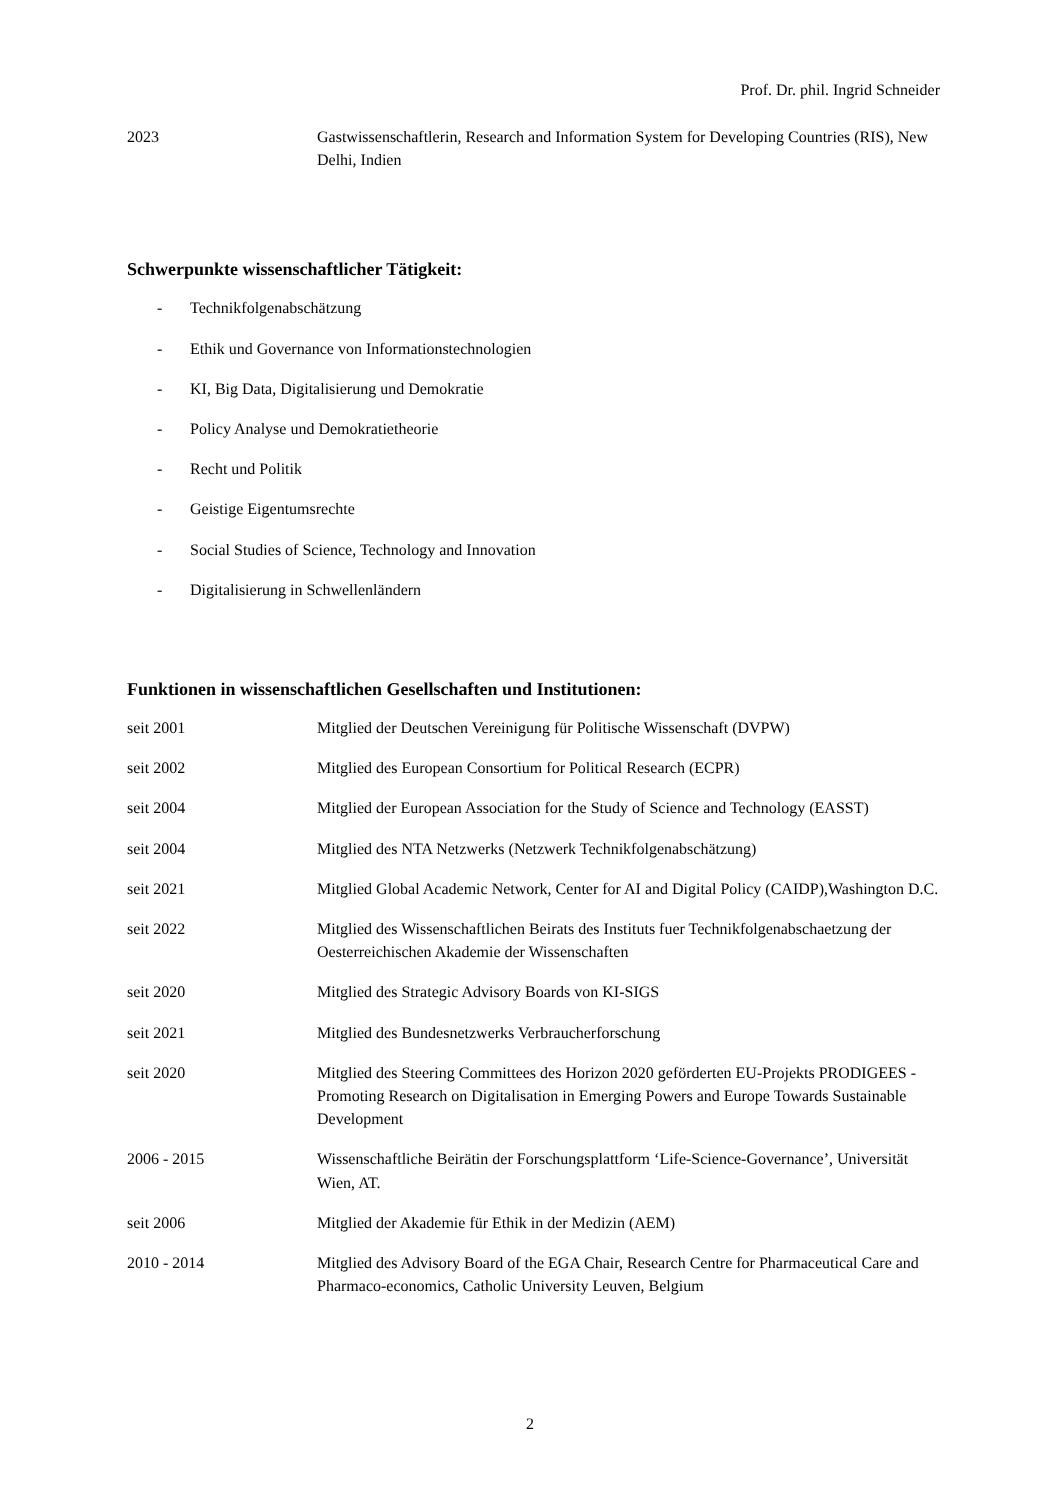Prof. Dr. phil. Ingrid Schneider
2023 Gastwissenschaftlerin, Research and Information System for Developing Countries (RIS), New Delhi, Indien
Schwerpunkte wissenschaftlicher Tätigkeit:
- Technikfolgenabschätzung
- Ethik und Governance von Informationstechnologien
- KI, Big Data, Digitalisierung und Demokratie
- Policy Analyse und Demokratietheorie
- Recht und Politik
- Geistige Eigentumsrechte
- Social Studies of Science, Technology and Innovation
- Digitalisierung in Schwellenländern
Funktionen in wissenschaftlichen Gesellschaften und Institutionen:
seit 2001 Mitglied der Deutschen Vereinigung für Politische Wissenschaft (DVPW)
seit 2002 Mitglied des European Consortium for Political Research (ECPR)
seit 2004 Mitglied der European Association for the Study of Science and Technology (EASST)
seit 2004 Mitglied des NTA Netzwerks (Netzwerk Technikfolgenabschätzung)
seit 2021 Mitglied Global Academic Network, Center for AI and Digital Policy (CAIDP),Washington D.C.
seit 2022 Mitglied des Wissenschaftlichen Beirats des Instituts fuer Technikfolgenabschaetzung der Oesterreichischen Akademie der Wissenschaften
seit 2020 Mitglied des Strategic Advisory Boards von KI-SIGS
seit 2021 Mitglied des Bundesnetzwerks Verbraucherforschung
seit 2020 Mitglied des Steering Committees des Horizon 2020 geförderten EU-Projekts PRODIGEES - Promoting Research on Digitalisation in Emerging Powers and Europe Towards Sustainable Development
2006 - 2015 Wissenschaftliche Beirätin der Forschungsplattform ‘Life-Science-Governance’, Universität Wien, AT.
seit 2006 Mitglied der Akademie für Ethik in der Medizin (AEM)
2010 - 2014 Mitglied des Advisory Board of the EGA Chair, Research Centre for Pharmaceutical Care and Pharmaco-economics, Catholic University Leuven, Belgium
2